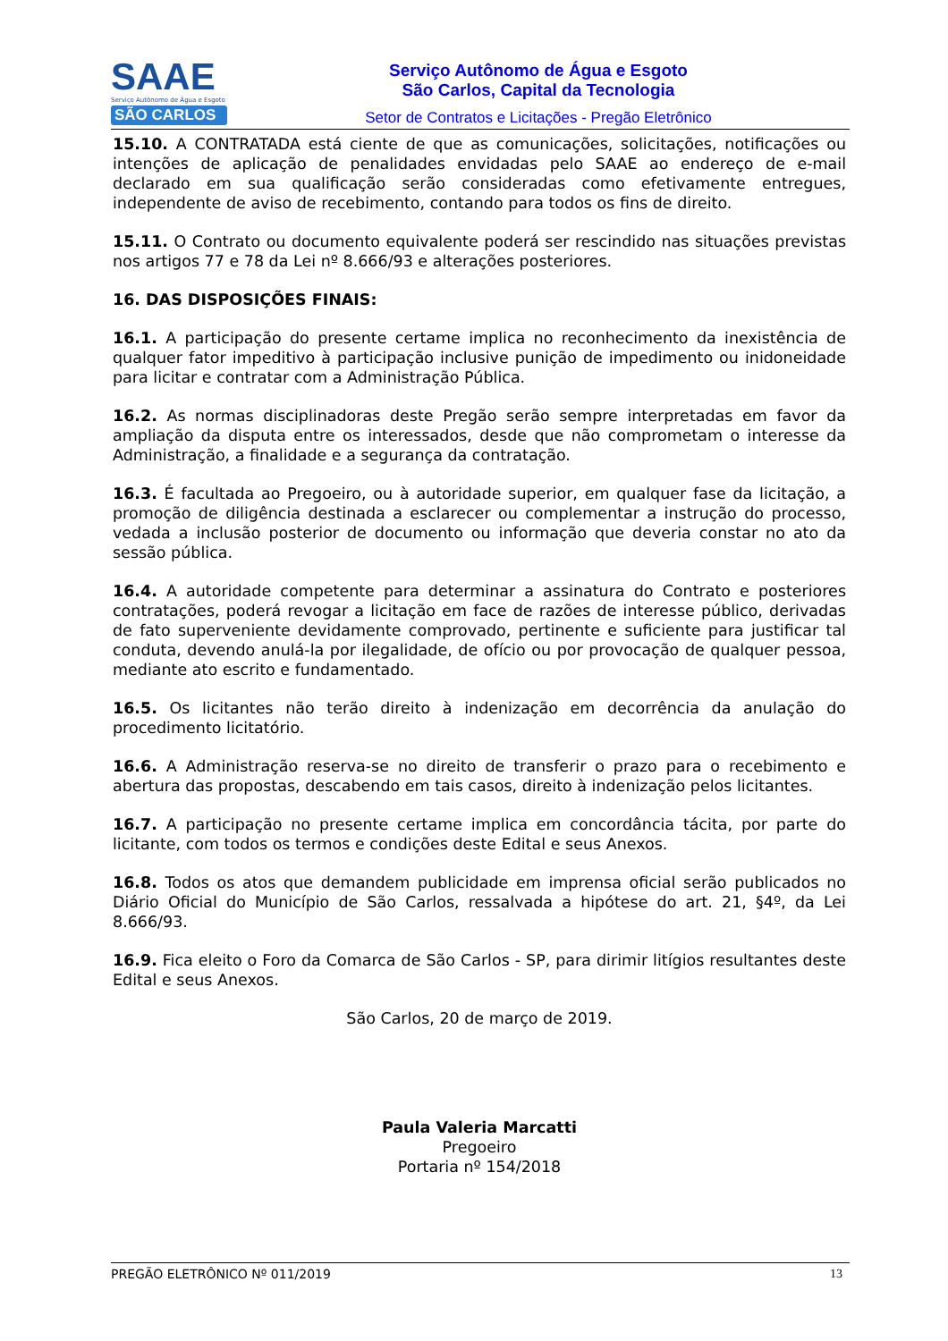SAAE
Serviço Autônomo de Água e Esgoto
SÃO CARLOS
Serviço Autônomo de Água e Esgoto
São Carlos, Capital da Tecnologia
Setor de Contratos e Licitações - Pregão Eletrônico
15.10. A CONTRATADA está ciente de que as comunicações, solicitações, notificações ou intenções de aplicação de penalidades envidadas pelo SAAE ao endereço de e-mail declarado em sua qualificação serão consideradas como efetivamente entregues, independente de aviso de recebimento, contando para todos os fins de direito.
15.11. O Contrato ou documento equivalente poderá ser rescindido nas situações previstas nos artigos 77 e 78 da Lei nº 8.666/93 e alterações posteriores.
16. DAS DISPOSIÇÕES FINAIS:
16.1. A participação do presente certame implica no reconhecimento da inexistência de qualquer fator impeditivo à participação inclusive punição de impedimento ou inidoneidade para licitar e contratar com a Administração Pública.
16.2. As normas disciplinadoras deste Pregão serão sempre interpretadas em favor da ampliação da disputa entre os interessados, desde que não comprometam o interesse da Administração, a finalidade e a segurança da contratação.
16.3. É facultada ao Pregoeiro, ou à autoridade superior, em qualquer fase da licitação, a promoção de diligência destinada a esclarecer ou complementar a instrução do processo, vedada a inclusão posterior de documento ou informação que deveria constar no ato da sessão pública.
16.4. A autoridade competente para determinar a assinatura do Contrato e posteriores contratações, poderá revogar a licitação em face de razões de interesse público, derivadas de fato superveniente devidamente comprovado, pertinente e suficiente para justificar tal conduta, devendo anulá-la por ilegalidade, de ofício ou por provocação de qualquer pessoa, mediante ato escrito e fundamentado.
16.5. Os licitantes não terão direito à indenização em decorrência da anulação do procedimento licitatório.
16.6. A Administração reserva-se no direito de transferir o prazo para o recebimento e abertura das propostas, descabendo em tais casos, direito à indenização pelos licitantes.
16.7. A participação no presente certame implica em concordância tácita, por parte do licitante, com todos os termos e condições deste Edital e seus Anexos.
16.8. Todos os atos que demandem publicidade em imprensa oficial serão publicados no Diário Oficial do Município de São Carlos, ressalvada a hipótese do art. 21, §4º, da Lei 8.666/93.
16.9. Fica eleito o Foro da Comarca de São Carlos - SP, para dirimir litígios resultantes deste Edital e seus Anexos.
São Carlos, 20 de março de 2019.
Paula Valeria Marcatti
Pregoeiro
Portaria nº 154/2018
PREGÃO ELETRÔNICO Nº 011/2019 13